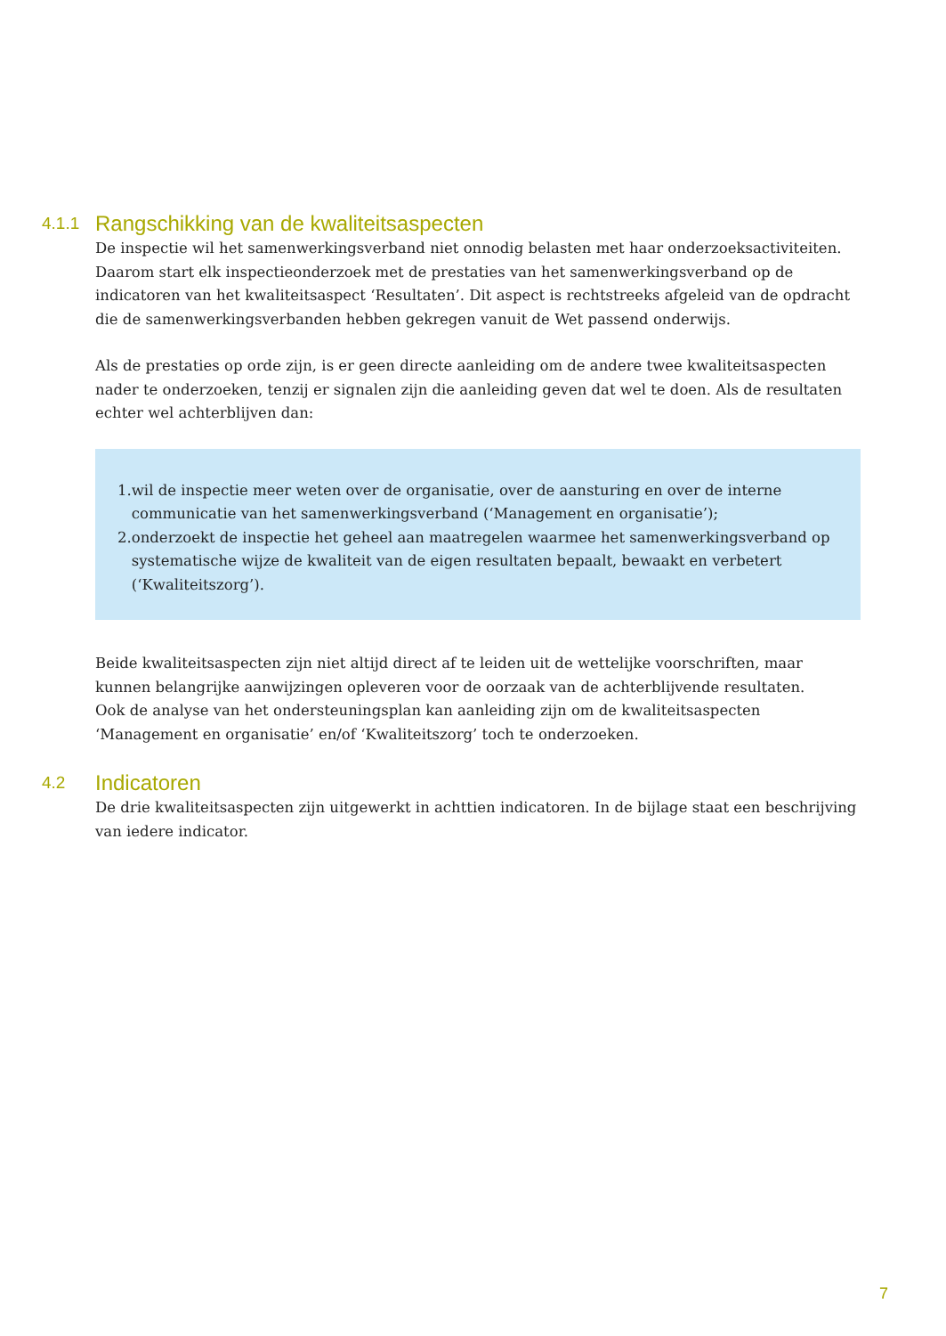4.1.1 Rangschikking van de kwaliteitsaspecten
De inspectie wil het samenwerkingsverband niet onnodig belasten met haar onderzoeksactiviteiten. Daarom start elk inspectieonderzoek met de prestaties van het samenwerkingsverband op de indicatoren van het kwaliteitsaspect ‘Resultaten’. Dit aspect is rechtstreeks afgeleid van de opdracht die de samenwerkingsverbanden hebben gekregen vanuit de Wet passend onderwijs.
Als de prestaties op orde zijn, is er geen directe aanleiding om de andere twee kwaliteitsaspecten nader te onderzoeken, tenzij er signalen zijn die aanleiding geven dat wel te doen. Als de resultaten echter wel achterblijven dan:
1. wil de inspectie meer weten over de organisatie, over de aansturing en over de interne communicatie van het samenwerkingsverband (‘Management en organisatie’);
2. onderzoekt de inspectie het geheel aan maatregelen waarmee het samenwerkingsverband op systematische wijze de kwaliteit van de eigen resultaten bepaalt, bewaakt en verbetert (‘Kwaliteitszorg’).
Beide kwaliteitsaspecten zijn niet altijd direct af te leiden uit de wettelijke voorschriften, maar kunnen belangrijke aanwijzingen opleveren voor de oorzaak van de achterblijvende resultaten.
Ook de analyse van het ondersteuningsplan kan aanleiding zijn om de kwaliteitsaspecten ‘Management en organisatie’ en/of ‘Kwaliteitszorg’ toch te onderzoeken.
4.2 Indicatoren
De drie kwaliteitsaspecten zijn uitgewerkt in achttien indicatoren. In de bijlage staat een beschrijving van iedere indicator.
7